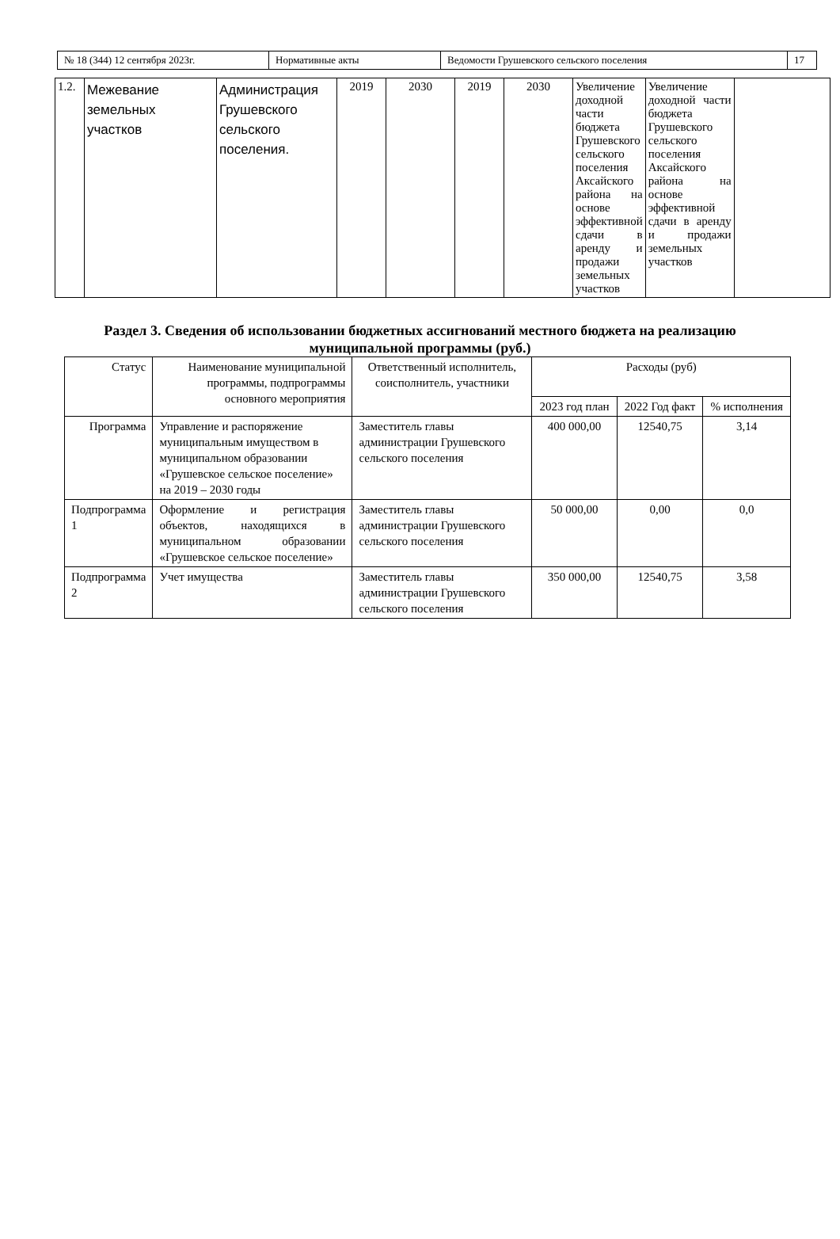| № 18 (344) 12 сентября 2023г. | Нормативные акты | Ведомости Грушевского сельского поселения | 17 |
| 1.2. | Межевание земельных участков | Администрация Грушевского сельского поселения. | 2019 | 2030 | 2019 | 2030 | Увеличение доходной части бюджета Грушевского сельского поселения Аксайского района на основе эффективной сдачи в аренду и продажи земельных участков | Увеличение доходной части бюджета Грушевского сельского поселения Аксайского района на основе эффективной сдачи в аренду и продажи земельных участков | |
Раздел 3. Сведения об использовании бюджетных ассигнований местного бюджета на реализацию
муниципальной программы (руб.)
| Статус | Наименование муниципальной программы, подпрограммы основного мероприятия | Ответственный исполнитель, соисполнитель, участники | Расходы (руб) | | |
| | | | 2023 год план | 2022 Год факт | % исполнения |
| Программа | Управление и распоряжение муниципальным имуществом в муниципальном образовании «Грушевское сельское поселение» на 2019 – 2030 годы | Заместитель главы администрации Грушевского сельского поселения | 400 000,00 | 12540,75 | 3,14 |
| Подпрограмма 1 | Оформление и регистрация объектов, находящихся в муниципальном образовании «Грушевское сельское поселение» | Заместитель главы администрации Грушевского сельского поселения | 50 000,00 | 0,00 | 0,0 |
| Подпрограмма 2 | Учет имущества | Заместитель главы администрации Грушевского сельского поселения | 350 000,00 | 12540,75 | 3,58 |